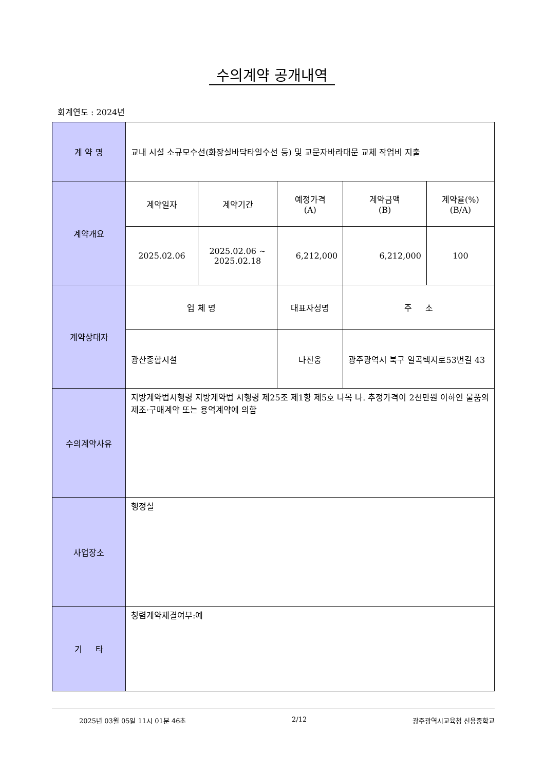수의계약 공개내역
회계연도 : 2024년
| 계 약 명 | 교내 시설 소규모수선(화장실바닥타일수선 등) 및 교문자바라대문 교체 작업비 지출 | | | | |
| 계약개요 | 계약일자 | 계약기간 | 예정가격 (A) | 계약금액 (B) | 계약율(%) (B/A) |
| | 2025.02.06 | 2025.02.06 ~ 2025.02.18 | 6,212,000 | 6,212,000 | 100 |
| 계약상대자 | 업 체 명 | | 대표자성명 | 주 소 | |
| | 광산종합시설 | | 나진웅 | 광주광역시 북구 일곡택지로53번길 43 | |
| 수의계약사유 | 지방계약법시행령 지방계약법 시행령 제25조 제1항 제5호 나목 나. 추정가격이 2천만원 이하인 물품의 제조·구매계약 또는 용역계약에 의함 | | | | |
| 사업장소 | 행정실 | | | | |
| 기 타 | 청렴계약체결여부:예 | | | | |
2025년 03월 05일 11시 01분 46초 2/12 광주광역시교육청 신용중학교